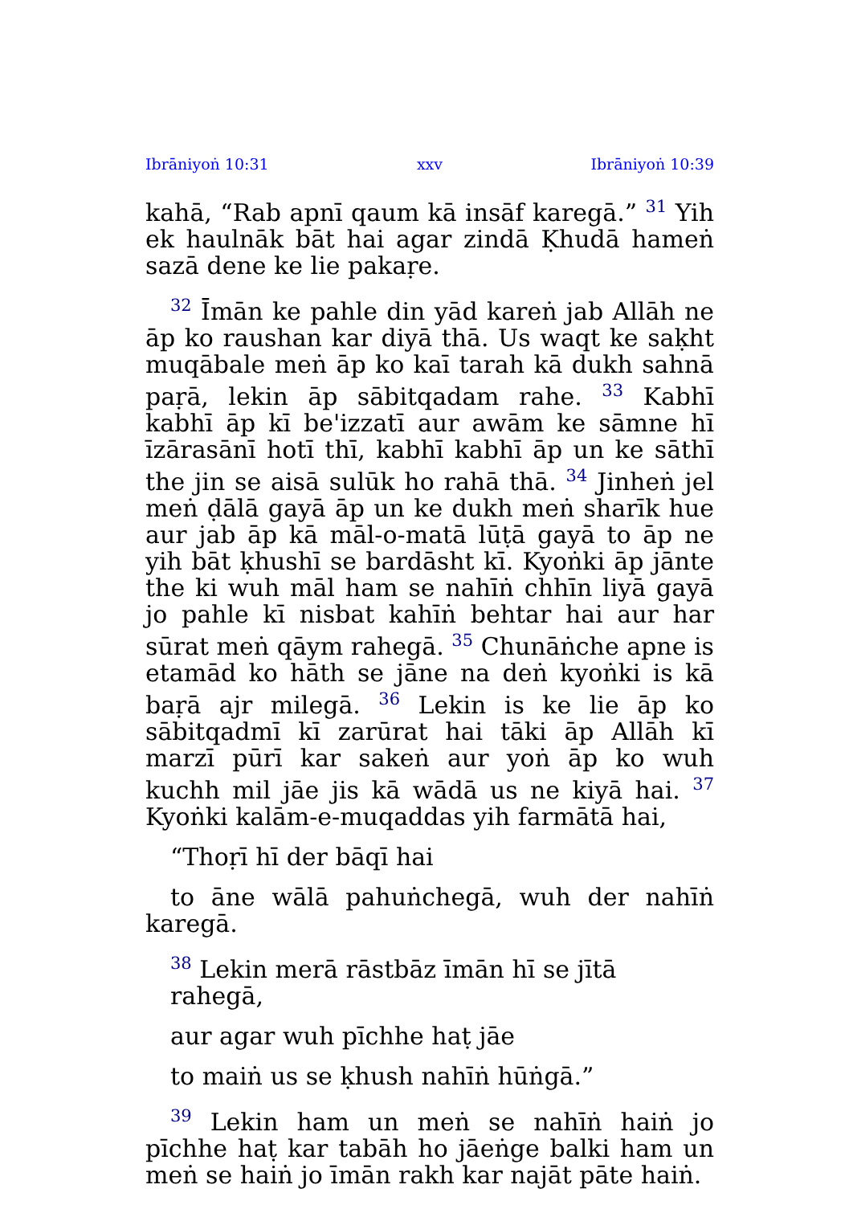Ibrāniyoṅ 10:31 xxv Ibrāniyoṅ 10:39
kahā, “Rab apnī qaum kā insāf karegā.” <sup>31</sup> Yih ek haulnāk bāt hai agar zindā Ḳhudā hameṅ sazā dene ke lie pakaṛe.
<sup>32</sup> Īmān ke pahle din yād kareṅ jab Allāh ne āp ko raushan kar diyā thā. Us waqt ke saḳht muqābale meṅ āp ko kaī tarah kā dukh sahnā paṛā, lekin āp sābitqadam rahe. <sup>33</sup> Kabhī kabhī āp kī be'izzatī aur awām ke sāmne hī īzārasānī hotī thī, kabhī kabhī āp un ke sāthī the jin se aisā sulūk ho rahā thā. <sup>34</sup> Jinheṅ jel meṅ ḍālā gayā āp un ke dukh meṅ sharīk hue aur jab āp kā māl-o-matā lūṭā gayā to āp ne yih bāt ḳhushī se bardāsht kī. Kyoṅki āp jānte the ki wuh māl ham se nahīṅ chhīn liyā gayā jo pahle kī nisbat kahīṅ behtar hai aur har sūrat meṅ qāym rahegā. <sup>35</sup> Chunāṅche apne is etamād ko hāth se jāne na deṅ kyoṅki is kā baṛā ajr milegā. <sup>36</sup> Lekin is ke lie āp ko sābitqadmī kī zarūrat hai tāki āp Allāh kī marzī pūrī kar sakeṅ aur yoṅ āp ko wuh kuchh mil jāe jis kā wādā us ne kiyā hai. <sup>37</sup> Kyoṅki kalām-e-muqaddas yih farmātā hai,
“Thoṛī hī der bāqī hai
to āne wālā pahuṅchegā, wuh der nahīṅ karegā.
<sup>38</sup> Lekin merā rāstbāz īmān hī se jītā rahegā,
aur agar wuh pīchhe haṭ jāe
to maiṅ us se ḳhush nahīṅ hūṅgā.”
<sup>39</sup> Lekin ham un meṅ se nahīṅ haiṅ jo pīchhe haṭ kar tabāh ho jāeṅge balki ham un meṅ se haiṅ jo īmān rakh kar najāt pāte haiṅ.